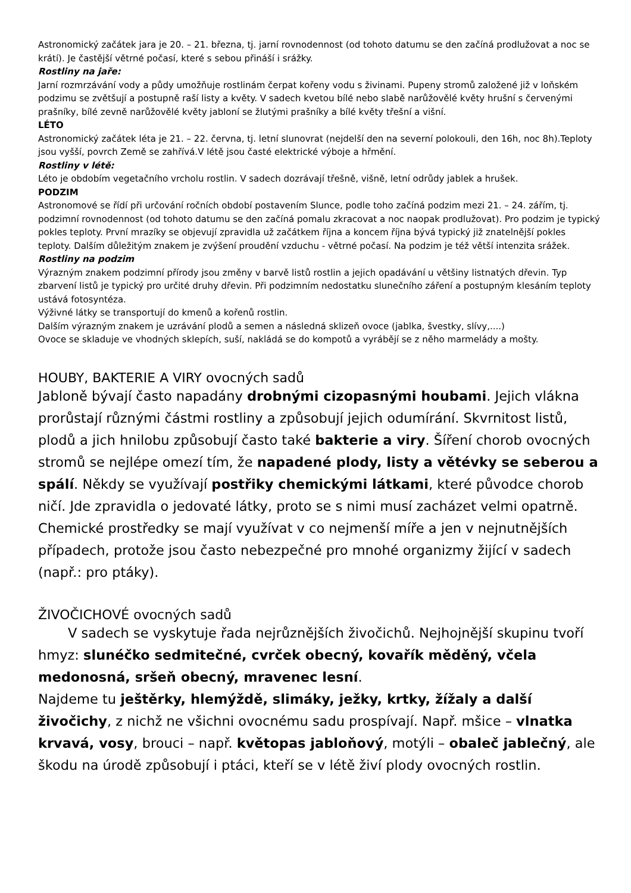Astronomický začátek jara je 20. – 21. března, tj. jarní rovnodennost (od tohoto datumu se den začíná prodlužovat a noc se krátí). Je častější větrné počasí, které s sebou přináší i srážky.
Rostliny na jaře:
Jarní rozmrzávání vody a půdy umožňuje rostlinám čerpat kořeny vodu s živinami. Pupeny stromů založené již v loňském podzimu se zvětšují a postupně raší listy a květy. V sadech kvetou bílé nebo slabě narůžovělé květy hrušní s červenými prašníky, bílé zevně narůžovělé květy jabloní se žlutými prašníky a bílé květy třešní a višní.
LÉTO
Astronomický začátek léta je 21. – 22. června, tj. letní slunovrat (nejdelší den na severní polokouli, den 16h, noc 8h).Teploty jsou vyšší, povrch Země se zahřívá.V létě jsou časté elektrické výboje a hřmění.
Rostliny v létě:
Léto je obdobím vegetačního vrcholu rostlin. V sadech dozrávají třešně, višně, letní odrůdy jablek a hrušek.
PODZIM
Astronomové se řídí při určování ročních období postavením Slunce, podle toho začíná podzim mezi 21. – 24. zářím, tj. podzimní rovnodennost (od tohoto datumu se den začíná pomalu zkracovat a noc naopak prodlužovat). Pro podzim je typický pokles teploty. První mrazíky se objevují zpravidla už začátkem října a koncem října bývá typický již znatelnější pokles teploty. Dalším důležitým znakem je zvýšení proudění vzduchu - větrné počasí. Na podzim je též větší intenzita srážek.
Rostliny na podzim
Výrazným znakem podzimní přírody jsou změny v barvě listů rostlin a jejich opadávání u většiny listnatých dřevin. Typ zbarvení listů je typický pro určité druhy dřevin. Při podzimním nedostatku slunečního záření a postupným klesáním teploty ustává fotosyntéza.
Výživné látky se transportují do kmenů a kořenů rostlin.
Dalším výrazným znakem je uzrávání plodů a semen a následná sklizeň ovoce (jablka, švestky, slívy,....)
Ovoce se skladuje ve vhodných sklepích, suší, nakládá se do kompotů a vyrábějí se z něho marmelády a mošty.
HOUBY, BAKTERIE A VIRY ovocných sadů
Jabloně bývají často napadány drobnými cizopasnými houbami. Jejich vlákna prorůstají různými částmi rostliny a způsobují jejich odumírání. Skvrnitost listů, plodů a jich hnilobu způsobují často také bakterie a viry. Šíření chorob ovocných stromů se nejlépe omezí tím, že napadené plody, listy a větévky se seberou a spálí. Někdy se využívají postřiky chemickými látkami, které původce chorob ničí. Jde zpravidla o jedovaté látky, proto se s nimi musí zacházet velmi opatrně. Chemické prostředky se mají využívat v co nejmenší míře a jen v nejnutnějších případech, protože jsou často nebezpečné pro mnohé organizmy žijící v sadech (např.: pro ptáky).
ŽIVOČICHOVÉ ovocných sadů
V sadech se vyskytuje řada nejrůznějších živočichů. Nejhojnější skupinu tvoří hmyz: slunéčko sedmitečné, cvrček obecný, kovařík měděný, včela medonosná, sršeň obecný, mravenec lesní.
Najdeme tu ještěrky, hlemýždě, slimáky, ježky, krtky, žížaly a další živočichy, z nichž ne všichni ovocnému sadu prospívají. Např. mšice – vlnatka krvavá, vosy, brouci – např. květopas jabloňový, motýli – obaleč jablečný, ale škodu na úrodě způsobují i ptáci, kteří se v létě živí plody ovocných rostlin.